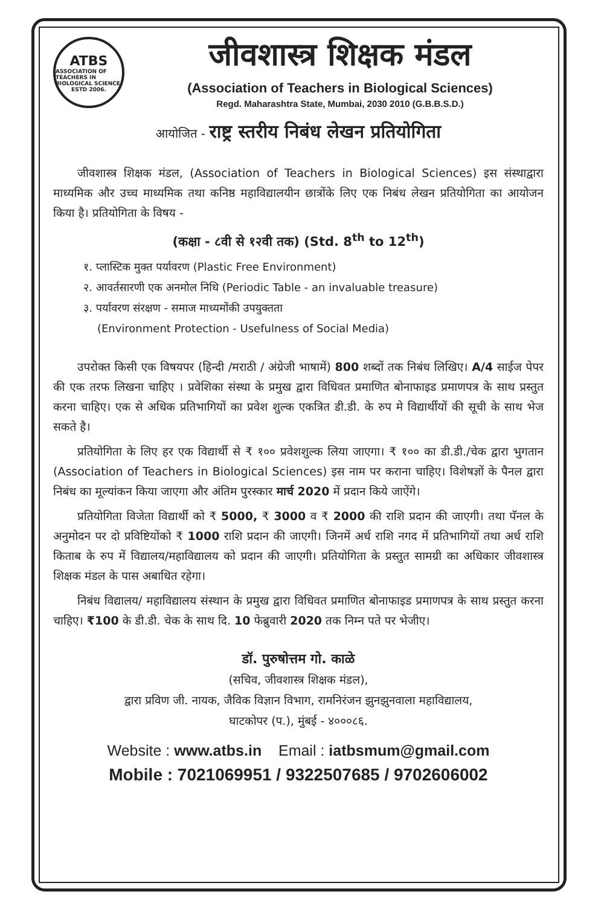ATBS
ASSOCIATION OF TEACHERS IN BIOLOGICAL SCIENCE
ESTD 2006.
जीवशास्त्र शिक्षक मंडल
(Association of Teachers in Biological Sciences)
Regd. Maharashtra State, Mumbai, 2030 2010 (G.B.B.S.D.)
आयोजित - राष्ट्र स्तरीय निबंध लेखन प्रतियोगिता
जीवशास्त्र शिक्षक मंडल, (Association of Teachers in Biological Sciences) इस संस्थाद्वारा माध्यमिक और उच्च माध्यमिक तथा कनिष्ठ महाविद्यालयीन छात्रोंके लिए एक निबंध लेखन प्रतियोगिता का आयोजन किया है। प्रतियोगिता के विषय -
(कक्षा - ८वी से १२वी तक) (Std. 8<sup>th</sup> to 12<sup>th</sup>)
१. प्लास्टिक मुक्त पर्यावरण (Plastic Free Environment)
२. आवर्तसारणी एक अनमोल निधि (Periodic Table - an invaluable treasure)
३. पर्यावरण संरक्षण - समाज माध्यमोंकी उपयुक्तता
(Environment Protection - Usefulness of Social Media)
उपरोक्त किसी एक विषयपर (हिन्दी /मराठी / अंग्रेजी भाषामें) 800 शब्दों तक निबंध लिखिए। A/4 साईज पेपर की एक तरफ लिखना चाहिए । प्रवेशिका संस्था के प्रमुख द्वारा विधिवत प्रमाणित बोनाफाइड प्रमाणपत्र के साथ प्रस्तुत करना चाहिए। एक से अधिक प्रतिभागियों का प्रवेश शुल्क एकत्रित डी.डी. के रुप मे विद्यार्थीयों की सूची के साथ भेज सकते है।
प्रतियोगिता के लिए हर एक विद्यार्थी से ₹ १०० प्रवेशशुल्क लिया जाएगा। ₹ १०० का डी.डी./चेक द्वारा भुगतान (Association of Teachers in Biological Sciences) इस नाम पर कराना चाहिए। विशेषज्ञों के पैनल द्वारा निबंध का मूल्यांकन किया जाएगा और अंतिम पुरस्कार मार्च 2020 में प्रदान किये जाऐंगे।
प्रतियोगिता विजेता विद्यार्थी को ₹ 5000, ₹ 3000 व ₹ 2000 की राशि प्रदान की जाएगी। तथा पॅनल के अनुमोदन पर दो प्रविष्टियोंको ₹ 1000 राशि प्रदान की जाएगी। जिनमें अर्ध राशि नगद में प्रतिभागियों तथा अर्ध राशि किताब के रुप में विद्यालय/महाविद्यालय को प्रदान की जाएगी। प्रतियोगिता के प्रस्तुत सामग्री का अधिकार जीवशास्त्र शिक्षक मंडल के पास अबाधित रहेगा।
निबंध विद्यालय/ महाविद्यालय संस्थान के प्रमुख द्वारा विधिवत प्रमाणित बोनाफाइड प्रमाणपत्र के साथ प्रस्तुत करना चाहिए। ₹100 के डी.डी. चेक के साथ दि. 10 फेब्रुवारी 2020 तक निम्न पते पर भेजीए।
डॉ. पुरुषोत्तम गो. काळे
(सचिव, जीवशास्त्र शिक्षक मंडल),
द्वारा प्रविण जी. नायक, जैविक विज्ञान विभाग, रामनिरंजन झुनझुनवाला महाविद्यालय,
घाटकोपर (प.), मुंबई - ४०००८६.
Website : www.atbs.in Email : iatbsmum@gmail.com
Mobile : 7021069951 / 9322507685 / 9702606002